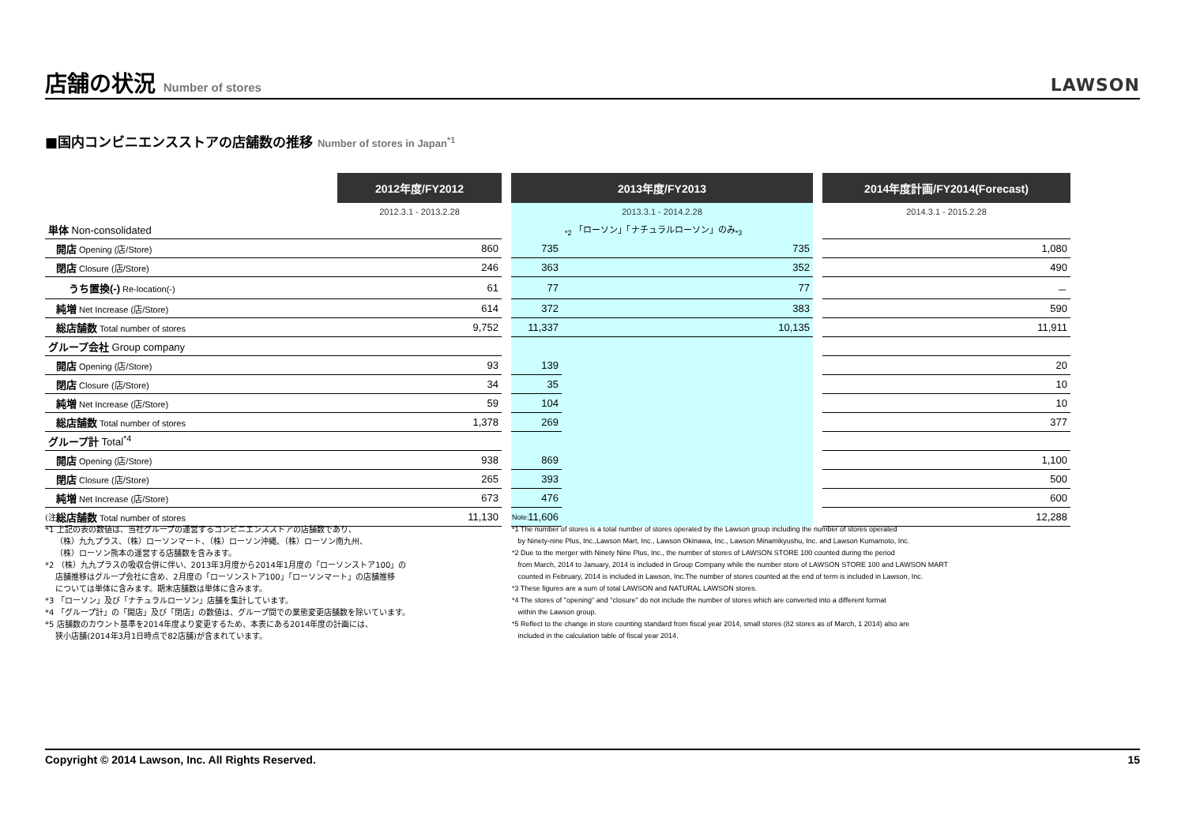店舗の状況 Number of stores
LAWSON
■国内コンビニエンスストアの店舗数の推移 Number of stores in Japan<sup>*1</sup>
| | 2012年度/FY2012 | | 2013年度/FY2013 | | | 2014年度計画/FY2014(Forecast) |
| --- | --- | --- | --- | --- | --- | --- |
| | 2012.3.1 - 2013.2.28 | | 2013.3.1 - 2014.2.28 | | | 2014.3.1 - 2015.2.28 |
| 単体 Non-consolidated | | | | <sub>*2</sub> 「ローソン」「ナチュラルローソン」のみ<sub>*3</sub> | | |
| 開店 Opening (店/Store) | 860 | | 735 | 735 | | 1,080 |
| 閉店 Closure (店/Store) | 246 | | 363 | 352 | | 490 |
| うち置換(-) Re-location(-) | 61 | | 77 | 77 | | － |
| 純増 Net Increase (店/Store) | 614 | | 372 | 383 | | 590 |
| 総店舗数 Total number of stores | 9,752 | | 11,337 | 10,135 | | 11,911 |
| グループ会社 Group company | | | | | | |
| 開店 Opening (店/Store) | 93 | | 139 | | | 20 |
| 閉店 Closure (店/Store) | 34 | | 35 | | | 10 |
| 純増 Net Increase (店/Store) | 59 | | 104 | | | 10 |
| 総店舗数 Total number of stores | 1,378 | | 269 | | | 377 |
| グループ計 Total<sup>*4</sup> | | | | | | |
| 開店 Opening (店/Store) | 938 | | 869 | | | 1,100 |
| 閉店 Closure (店/Store) | 265 | | 393 | | | 500 |
| 純増 Net Increase (店/Store) | 673 | | 476 | | | 600 |
| 総店舗数 Total number of stores | 11,130 | | 11,606 | | | 12,288 |
(注)
*1 上記の表の数値は、当社グループの運営するコンビニエンスストアの店舗数であり、
　 （株）九九プラス、（株）ローソンマート、（株）ローソン沖縄、（株）ローソン南九州、
　 （株）ローソン熊本の運営する店舗数を含みます。
*2 （株）九九プラスの吸収合併に伴い、2013年3月度から2014年1月度の「ローソンストア100」の
　 店舗推移はグループ会社に含め、2月度の「ローソンストア100」「ローソンマート」の店舗推移
　 については単体に含みます。期末店舗数は単体に含みます。
*3 「ローソン」及び「ナチュラルローソン」店舗を集計しています。
*4 「グループ計」の「開店」及び「閉店」の数値は、グループ間での業態変更店舗数を除いています。
*5 店舗数のカウント基準を2014年度より変更するため、本表にある2014年度の計画には、
　 狭小店舗(2014年3月1日時点で82店舗)が含まれています。
Note:
*1 The number of stores is a total number of stores operated by the Lawson group including the number of stores operated
by Ninety-nine Plus, Inc.,Lawson Mart, Inc., Lawson Okinawa, Inc., Lawson Minamikyushu, Inc. and Lawson Kumamoto, Inc.
*2 Due to the merger with Ninety Nine Plus, Inc., the number of stores of LAWSON STORE 100 counted during the period
from March, 2014 to January, 2014 is included in Group Company while the number store of LAWSON STORE 100 and LAWSON MART
counted in February, 2014 is included in Lawson, Inc.The number of stores counted at the end of term is included in Lawson, Inc.
*3 These figures are a sum of total LAWSON and NATURAL LAWSON stores.
*4 The stores of "opening" and "closure" do not include the number of stores which are converted into a different format
within the Lawson group.
*5 Reflect to the change in store counting standard from fiscal year 2014, small stores (82 stores as of March, 1 2014) also are
included in the calculation table of fiscal year 2014.
Copyright © 2014 Lawson, Inc. All Rights Reserved. 15